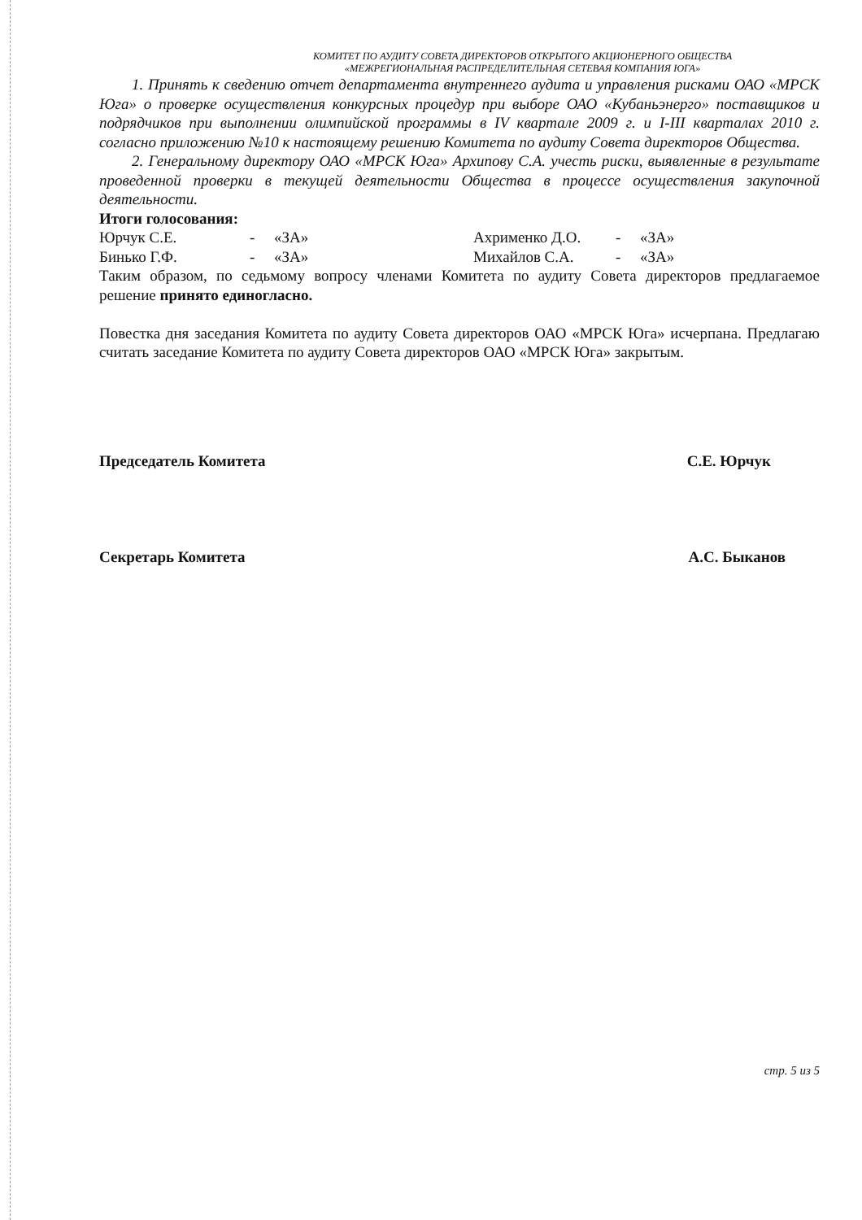КОМИТЕТ ПО АУДИТУ СОВЕТА ДИРЕКТОРОВ ОТКРЫТОГО АКЦИОНЕРНОГО ОБЩЕСТВА
«МЕЖРЕГИОНАЛЬНАЯ РАСПРЕДЕЛИТЕЛЬНАЯ СЕТЕВАЯ КОМПАНИЯ ЮГА»
1. Принять к сведению отчет департамента внутреннего аудита и управления рисками ОАО «МРСК Юга» о проверке осуществления конкурсных процедур при выборе ОАО «Кубаньэнерго» поставщиков и подрядчиков при выполнении олимпийской программы в IV квартале 2009 г. и I-III кварталах 2010 г. согласно приложению №10 к настоящему решению Комитета по аудиту Совета директоров Общества.
2. Генеральному директору ОАО «МРСК Юга» Архипову С.А. учесть риски, выявленные в результате проведенной проверки в текущей деятельности Общества в процессе осуществления закупочной деятельности.
Итоги голосования:
| Юрчук С.Е. | - | «ЗА» | Ахрименко Д.О. | - | «ЗА» |
| Бинько Г.Ф. | - | «ЗА» | Михайлов С.А. | - | «ЗА» |
Таким образом, по седьмому вопросу членами Комитета по аудиту Совета директоров предлагаемое решение принято единогласно.
Повестка дня заседания Комитета по аудиту Совета директоров ОАО «МРСК Юга» исчерпана. Предлагаю считать заседание Комитета по аудиту Совета директоров ОАО «МРСК Юга» закрытым.
Председатель Комитета С.Е. Юрчук
Секретарь Комитета А.С. Быканов
стр. 5 из 5